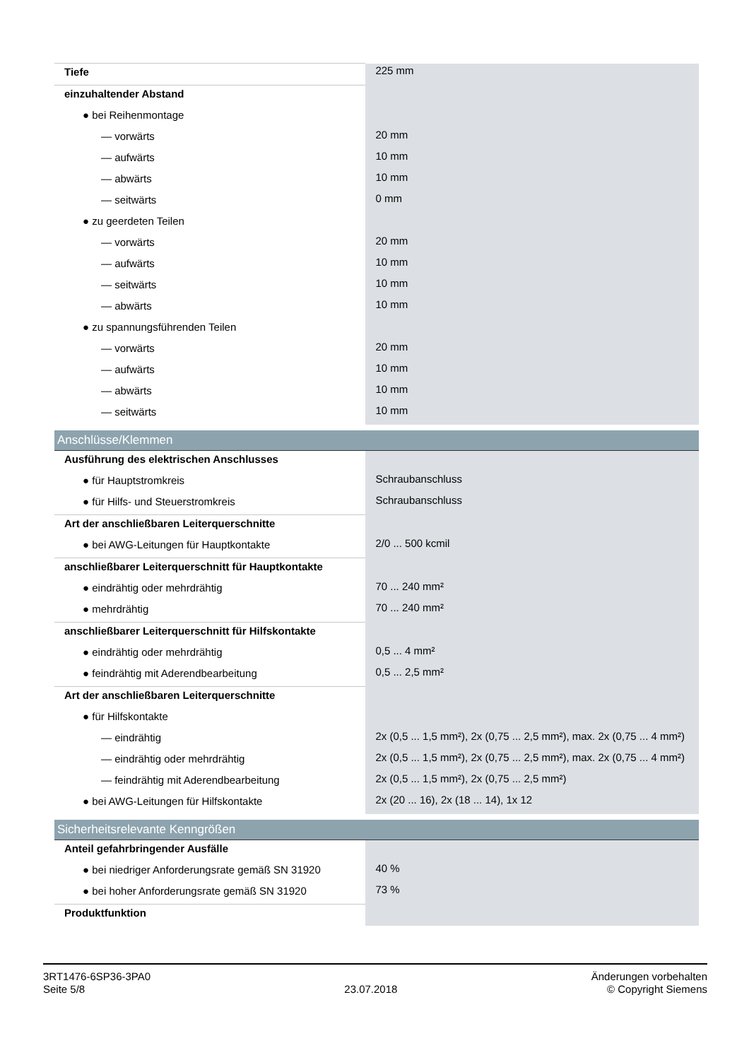| Tiefe | 225 mm |
| einzuhaltender Abstand | |
| ● bei Reihenmontage | |
| — vorwärts | 20 mm |
| — aufwärts | 10 mm |
| — abwärts | 10 mm |
| — seitwärts | 0 mm |
| ● zu geerdeten Teilen | |
| — vorwärts | 20 mm |
| — aufwärts | 10 mm |
| — seitwärts | 10 mm |
| — abwärts | 10 mm |
| ● zu spannungsführenden Teilen | |
| — vorwärts | 20 mm |
| — aufwärts | 10 mm |
| — abwärts | 10 mm |
| — seitwärts | 10 mm |
| Anschlüsse/Klemmen | |
| Ausführung des elektrischen Anschlusses | |
| ● für Hauptstromkreis | Schraubanschluss |
| ● für Hilfs- und Steuerstromkreis | Schraubanschluss |
| Art der anschließbaren Leiterquerschnitte | |
| ● bei AWG-Leitungen für Hauptkontakte | 2/0 ... 500 kcmil |
| anschließbarer Leiterquerschnitt für Hauptkontakte | |
| ● eindrähtig oder mehrdrähtig | 70 ... 240 mm² |
| ● mehrdrähtig | 70 ... 240 mm² |
| anschließbarer Leiterquerschnitt für Hilfskontakte | |
| ● eindrähtig oder mehrdrähtig | 0,5 ... 4 mm² |
| ● feindrähtig mit Aderendbearbeitung | 0,5 ... 2,5 mm² |
| Art der anschließbaren Leiterquerschnitte | |
| ● für Hilfskontakte | |
| — eindrähtig | 2x (0,5 ... 1,5 mm²), 2x (0,75 ... 2,5 mm²), max. 2x (0,75 ... 4 mm²) |
| — eindrähtig oder mehrdrähtig | 2x (0,5 ... 1,5 mm²), 2x (0,75 ... 2,5 mm²), max. 2x (0,75 ... 4 mm²) |
| — feindrähtig mit Aderendbearbeitung | 2x (0,5 ... 1,5 mm²), 2x (0,75 ... 2,5 mm²) |
| ● bei AWG-Leitungen für Hilfskontakte | 2x (20 ... 16), 2x (18 ... 14), 1x 12 |
| Sicherheitsrelevante Kenngrößen | |
| Anteil gefahrbringender Ausfälle | |
| ● bei niedriger Anforderungsrate gemäß SN 31920 | 40 % |
| ● bei hoher Anforderungsrate gemäß SN 31920 | 73 % |
| Produktfunktion | |
3RT1476-6SP36-3PA0
Seite 5/8
23.07.2018
Änderungen vorbehalten
© Copyright Siemens